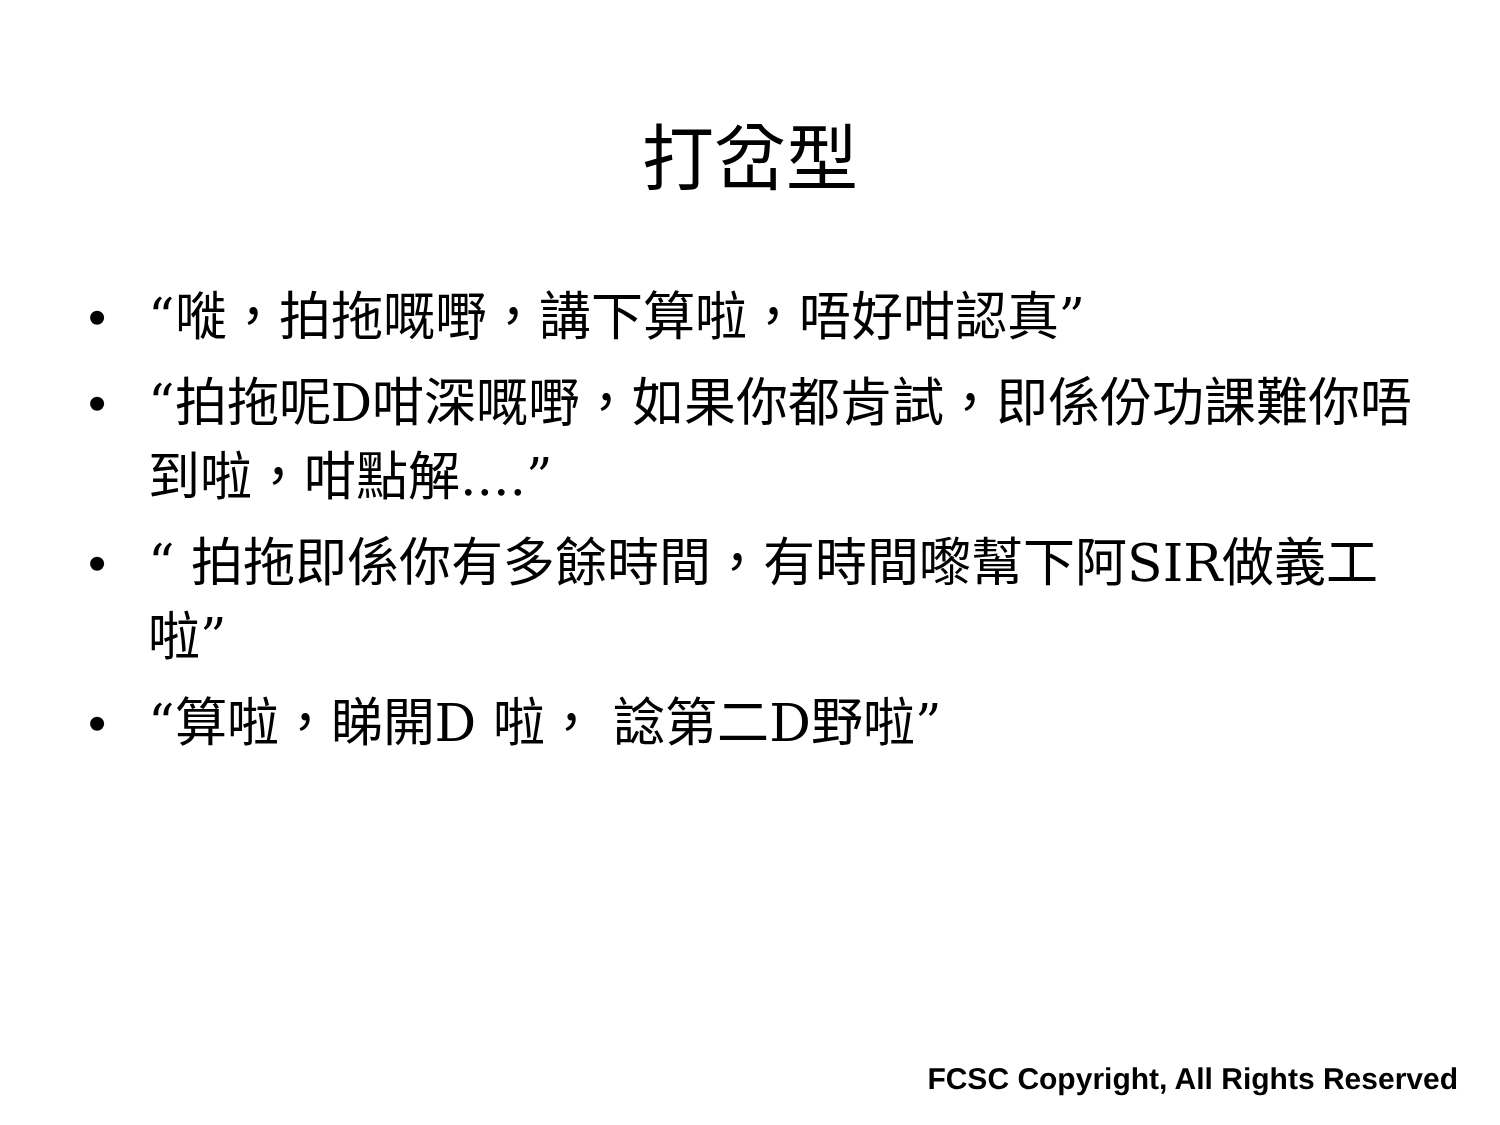打岔型
• “嘥，拍拖嘅嘢，講下算啦，唔好咁認真”
• “拍拖呢D咁深嘅嘢，如果你都肯試，即係份功課難你唔到啦，咁點解....”
• “ 拍拖即係你有多餘時間，有時間嚟幫下阿SIR做義工啦”
• “算啦，睇開D 啦， 諗第二D野啦”
FCSC Copyright, All Rights Reserved